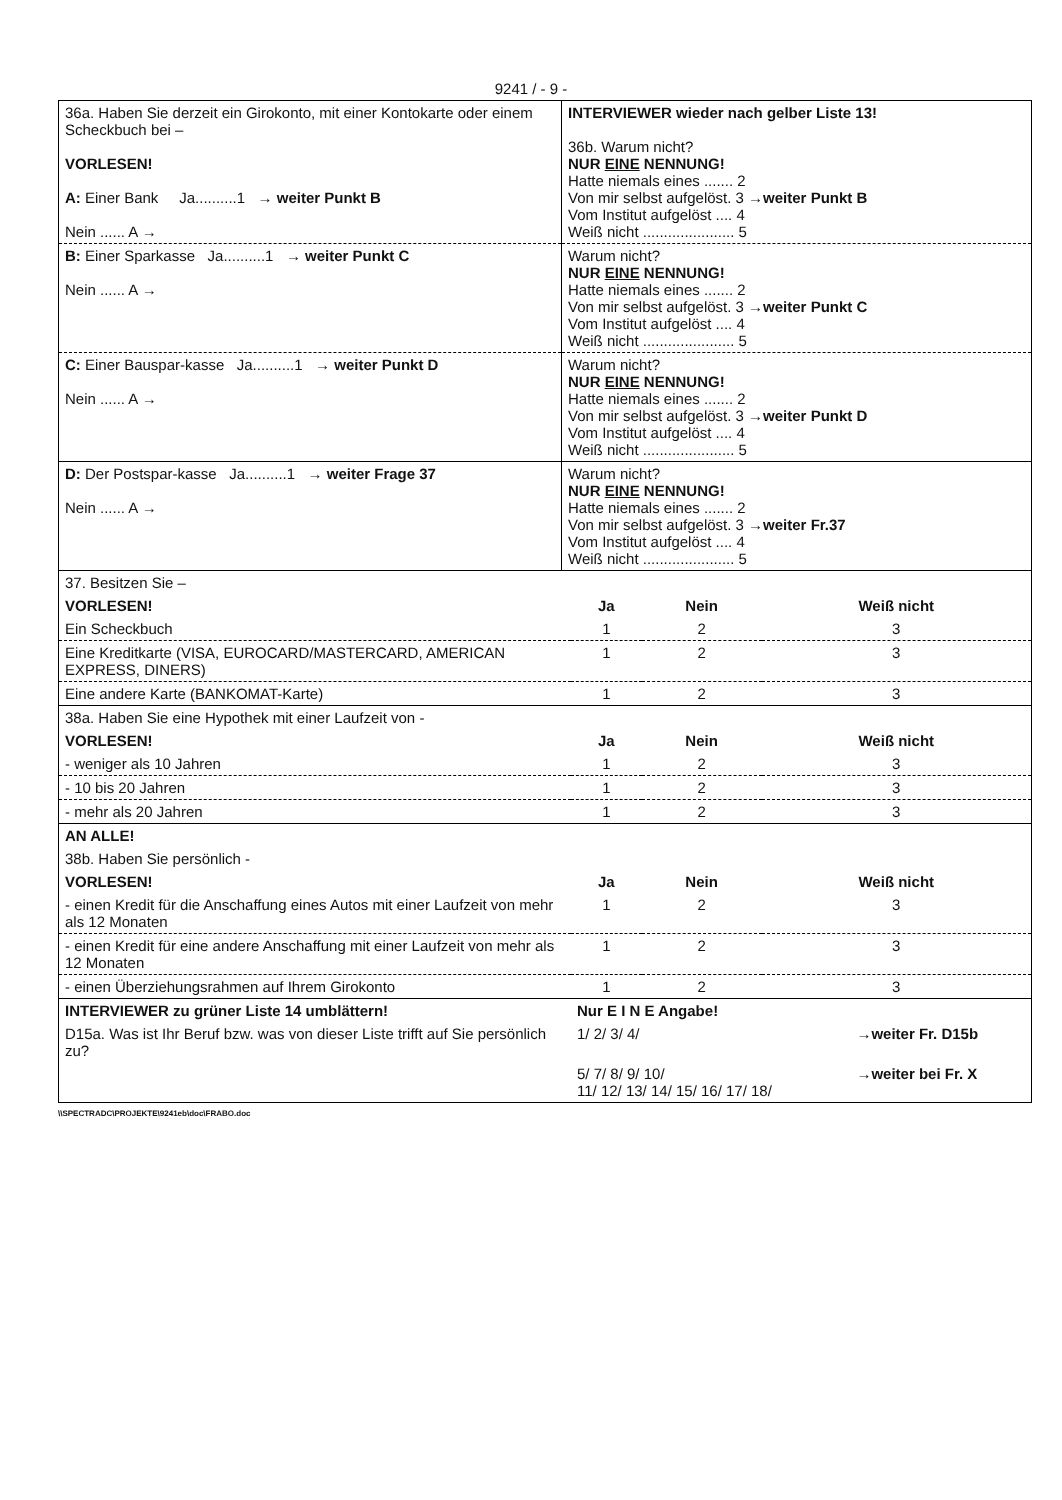9241 / - 9 -
| 36a. Haben Sie derzeit ein Girokonto, mit einer Kontokarte oder einem Scheckbuch bei – VORLESEN! A: Einer Bank Ja..........1 → weiter Punkt B Nein ...... A → | INTERVIEWER wieder nach gelber Liste 13! 36b. Warum nicht? NUR EINE NENNUNG! Hatte niemals eines ....... 2 Von mir selbst aufgelöst. 3 →weiter Punkt B Vom Institut aufgelöst .... 4 Weiß nicht ...................... 5 |
| B: Einer Sparkasse Ja..........1 → weiter Punkt C Nein ...... A → | Warum nicht? NUR EINE NENNUNG! Hatte niemals eines ....... 2 Von mir selbst aufgelöst. 3 →weiter Punkt C Vom Institut aufgelöst .... 4 Weiß nicht ...................... 5 |
| C: Einer Bauspar-kasse Ja..........1 → weiter Punkt D Nein ...... A → | Warum nicht? NUR EINE NENNUNG! Hatte niemals eines ....... 2 Von mir selbst aufgelöst. 3 →weiter Punkt D Vom Institut aufgelöst .... 4 Weiß nicht ...................... 5 |
| D: Der Postspar-kasse Ja..........1 → weiter Frage 37 Nein ...... A → | Warum nicht? NUR EINE NENNUNG! Hatte niemals eines ....... 2 Von mir selbst aufgelöst. 3 →weiter Fr.37 Vom Institut aufgelöst .... 4 Weiß nicht ...................... 5 |
| 37. Besitzen Sie – | | | |
| VORLESEN! | Ja | Nein | Weiß nicht |
| Ein Scheckbuch | 1 | 2 | 3 |
| Eine Kreditkarte (VISA, EUROCARD/MASTERCARD, AMERICAN EXPRESS, DINERS) | 1 | 2 | 3 |
| Eine andere Karte (BANKOMAT-Karte) | 1 | 2 | 3 |
| 38a. Haben Sie eine Hypothek mit einer Laufzeit von - | | | |
| VORLESEN! | Ja | Nein | Weiß nicht |
| - weniger als 10 Jahren | 1 | 2 | 3 |
| - 10 bis 20 Jahren | 1 | 2 | 3 |
| - mehr als 20 Jahren | 1 | 2 | 3 |
| AN ALLE! | | | |
| 38b. Haben Sie persönlich - | | | |
| VORLESEN! | Ja | Nein | Weiß nicht |
| - einen Kredit für die Anschaffung eines Autos mit einer Laufzeit von mehr als 12 Monaten | 1 | 2 | 3 |
| - einen Kredit für eine andere Anschaffung mit einer Laufzeit von mehr als 12 Monaten | 1 | 2 | 3 |
| - einen Überziehungsrahmen auf Ihrem Girokonto | 1 | 2 | 3 |
| INTERVIEWER zu grüner Liste 14 umblättern! | Nur E I N E Angabe! | |
| D15a. Was ist Ihr Beruf bzw. was von dieser Liste trifft auf Sie persönlich zu? | 1/ 2/ 3/ 4/ | →weiter Fr. D15b |
| | 5/ 7/ 8/ 9/ 10/ 11/ 12/ 13/ 14/ 15/ 16/ 17/ 18/ | →weiter bei Fr. X |
\\SPECTRADC\PROJEKTE\9241eb\doc\FRABO.doc